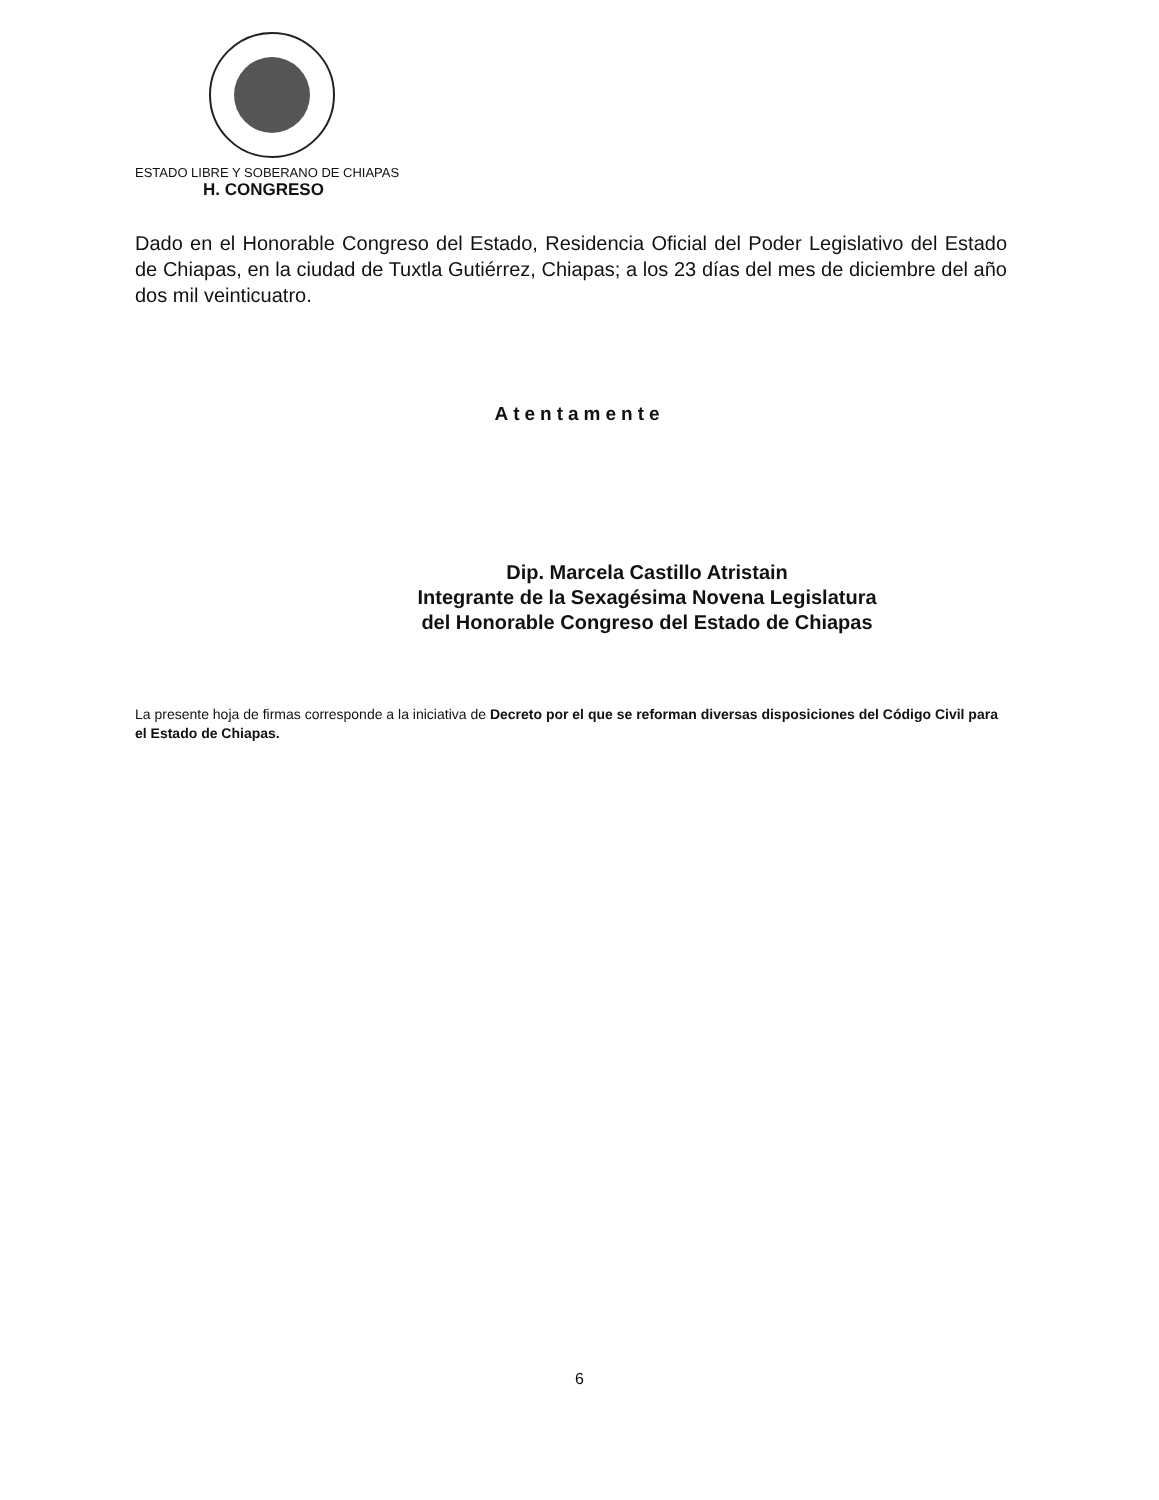ESTADO LIBRE Y SOBERANO DE CHIAPAS
H. CONGRESO
Dado en el Honorable Congreso del Estado, Residencia Oficial del Poder Legislativo del Estado de Chiapas, en la ciudad de Tuxtla Gutiérrez, Chiapas; a los 23 días del mes de diciembre del año dos mil veinticuatro.
Atentamente
Dip. Marcela Castillo Atristain
Integrante de la Sexagésima Novena Legislatura
del Honorable Congreso del Estado de Chiapas
La presente hoja de firmas corresponde a la iniciativa de Decreto por el que se reforman diversas disposiciones del Código Civil para el Estado de Chiapas.
6